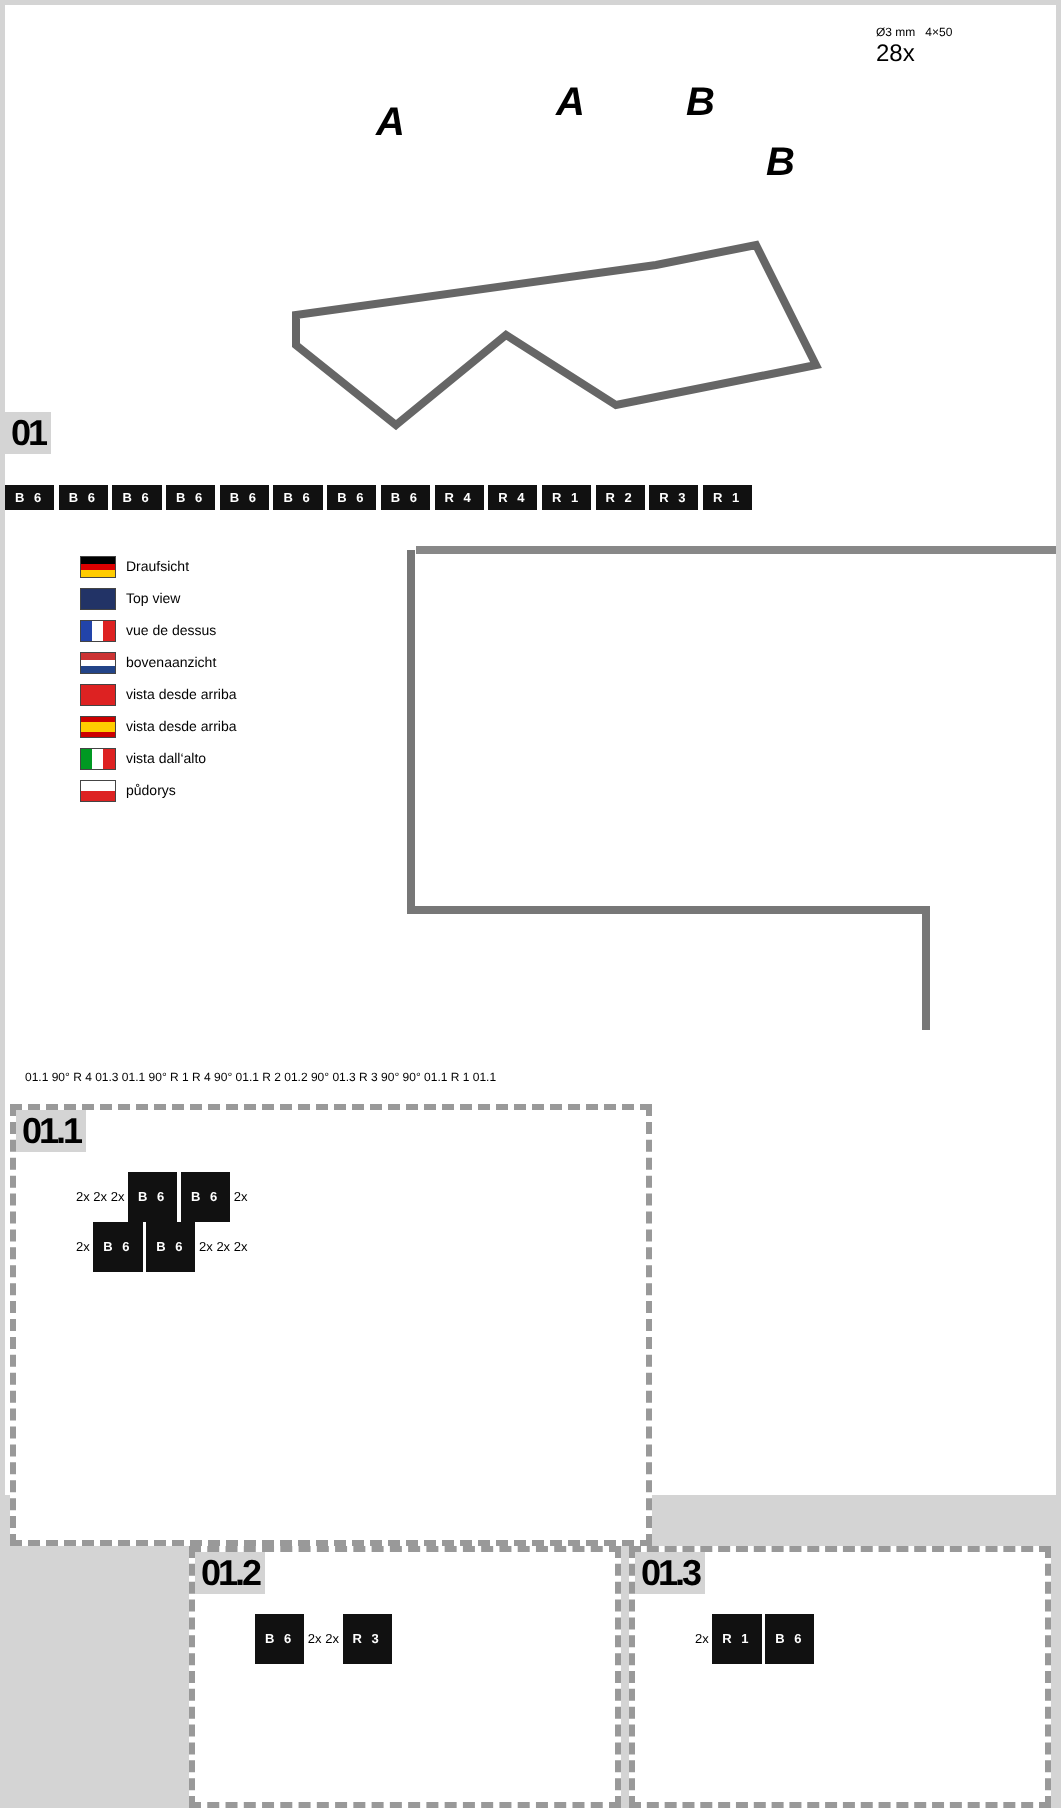01
A
A
B
B
Ø3 mm 4×50
28x
B 6 B 6 B 6 B 6 B 6 B 6 B 6 B 6 R 4 R 4 R 1 R 2 R 3 R 1
Draufsicht
Top view
vue de dessus
bovenaanzicht
vista desde arriba
vista desde arriba
vista dall‘alto
půdorys
01.1 90° R 4 01.3 01.1 90° R 1 R 4 90° 01.1 R 2 01.2 90° 01.3 R 3 90° 90° 01.1 R 1 01.1
01.1
2x 2x 2x B 6 B 6 2x
2x B 6 B 6 2x 2x 2x
01.2
B 6 2x 2x R 3
01.3
2x R 1 B 6